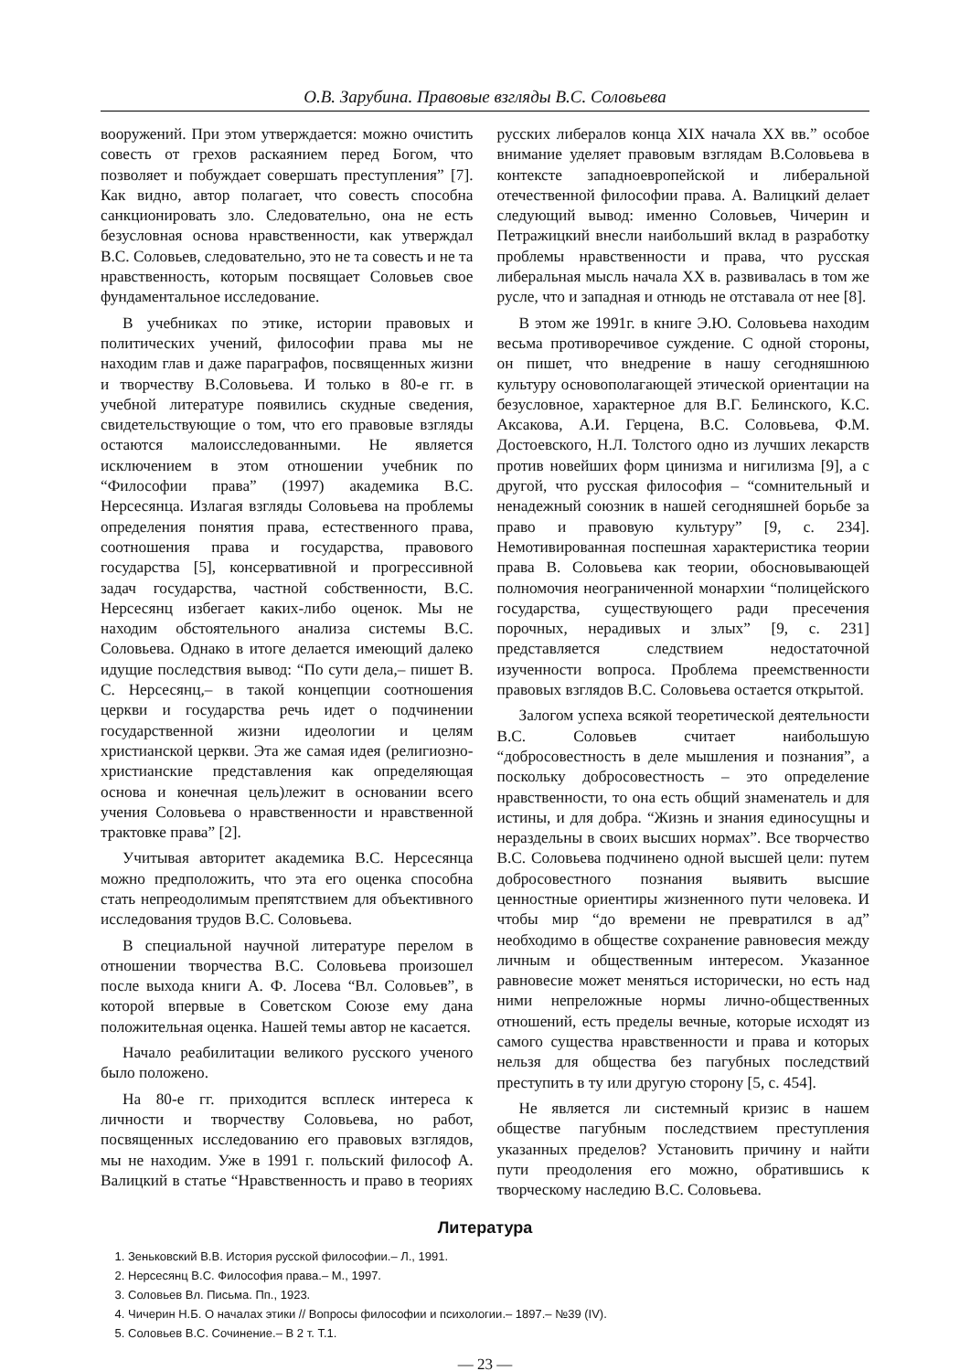О.В. Зарубина. Правовые взгляды В.С. Соловьева
вооружений. При этом утверждается: можно очистить совесть от грехов раскаянием перед Богом, что позволяет и побуждает совершать преступления” [7]. Как видно, автор полагает, что совесть способна санкционировать зло. Следовательно, она не есть безусловная основа нравственности, как утверждал В.С. Соловьев, следовательно, это не та совесть и не та нравственность, которым посвящает Соловьев свое фундаментальное исследование.
В учебниках по этике, истории правовых и политических учений, философии права мы не находим глав и даже параграфов, посвященных жизни и творчеству В.Соловьева. И только в 80-е гг. в учебной литературе появились скудные сведения, свидетельствующие о том, что его правовые взгляды остаются малоисследованными. Не является исключением в этом отношении учебник по “Философии права” (1997) академика В.С. Нерсесянца. Излагая взгляды Соловьева на проблемы определения понятия права, естественного права, соотношения права и государства, правового государства [5], консервативной и прогрессивной задач государства, частной собственности, В.С. Нерсесянц избегает каких-либо оценок. Мы не находим обстоятельного анализа системы В.С. Соловьева. Однако в итоге делается имеющий далеко идущие последствия вывод: “По сути дела,– пишет В. С. Нерсесянц,– в такой концепции соотношения церкви и государства речь идет о подчинении государственной жизни идеологии и целям христианской церкви. Эта же самая идея (религиозно-христианские представления как определяющая основа и конечная цель)лежит в основании всего учения Соловьева о нравственности и нравственной трактовке права” [2].
Учитывая авторитет академика В.С. Нерсесянца можно предположить, что эта его оценка способна стать непреодолимым препятствием для объективного исследования трудов В.С. Соловьева.
В специальной научной литературе перелом в отношении творчества В.С. Соловьева произошел после выхода книги А. Ф. Лосева “Вл. Соловьев”, в которой впервые в Советском Союзе ему дана положительная оценка. Нашей темы автор не касается.
Начало реабилитации великого русского ученого было положено.
На 80-е гг. приходится всплеск интереса к личности и творчеству Соловьева, но работ, посвященных исследованию его правовых взглядов, мы не находим. Уже в 1991 г. польский философ А. Валицкий в статье “Нравственность и право в теориях русских либералов конца XIX начала XX вв.” особое внимание уделяет правовым взглядам В.Соловьева в контексте западноевропейской и либеральной отечественной философии права. А. Валицкий делает следующий вывод: именно Соловьев, Чичерин и Петражицкий внесли наибольший вклад в разработку проблемы нравственности и права, что русская либеральная мысль начала XX в. развивалась в том же русле, что и западная и отнюдь не отставала от нее [8].
В этом же 1991г. в книге Э.Ю. Соловьева находим весьма противоречивое суждение. С одной стороны, он пишет, что внедрение в нашу сегодняшнюю культуру основополагающей этической ориентации на безусловное, характерное для В.Г. Белинского, К.С. Аксакова, А.И. Герцена, В.С. Соловьева, Ф.М. Достоевского, Н.Л. Толстого одно из лучших лекарств против новейших форм цинизма и нигилизма [9], а с другой, что русская философия – “сомнительный и ненадежный союзник в нашей сегодняшней борьбе за право и правовую культуру” [9, с. 234]. Немотивированная поспешная характеристика теории права В. Соловьева как теории, обосновывающей полномочия неограниченной монархии “полицейского государства, существующего ради пресечения порочных, нерадивых и злых” [9, с. 231] представляется следствием недостаточной изученности вопроса. Проблема преемственности правовых взглядов В.С. Соловьева остается открытой.
Залогом успеха всякой теоретической деятельности В.С. Соловьев считает наибольшую “добросовестность в деле мышления и познания”, а поскольку добросовестность – это определение нравственности, то она есть общий знаменатель и для истины, и для добра. “Жизнь и знания единосущны и нераздельны в своих высших нормах”. Все творчество В.С. Соловьева подчинено одной высшей цели: путем добросовестного познания выявить высшие ценностные ориентиры жизненного пути человека. И чтобы мир “до времени не превратился в ад” необходимо в обществе сохранение равновесия между личным и общественным интересом. Указанное равновесие может меняться исторически, но есть над ними непреложные нормы лично-общественных отношений, есть пределы вечные, которые исходят из самого существа нравственности и права и которых нельзя для общества без пагубных последствий преступить в ту или другую сторону [5, с. 454].
Не является ли системный кризис в нашем обществе пагубным последствием преступления указанных пределов? Установить причину и найти пути преодоления его можно, обратившись к творческому наследию В.С. Соловьева.
Литература
1. Зеньковский В.В. История русской философии.– Л., 1991.
2. Нерсесянц В.С. Философия права.– М., 1997.
3. Соловьев Вл. Письма. Пп., 1923.
4. Чичерин Н.Б. О началах этики // Вопросы философии и психологии.– 1897.– №39 (IV).
5. Соловьев В.С. Сочинение.– В 2 т. Т.1.
— 23 —